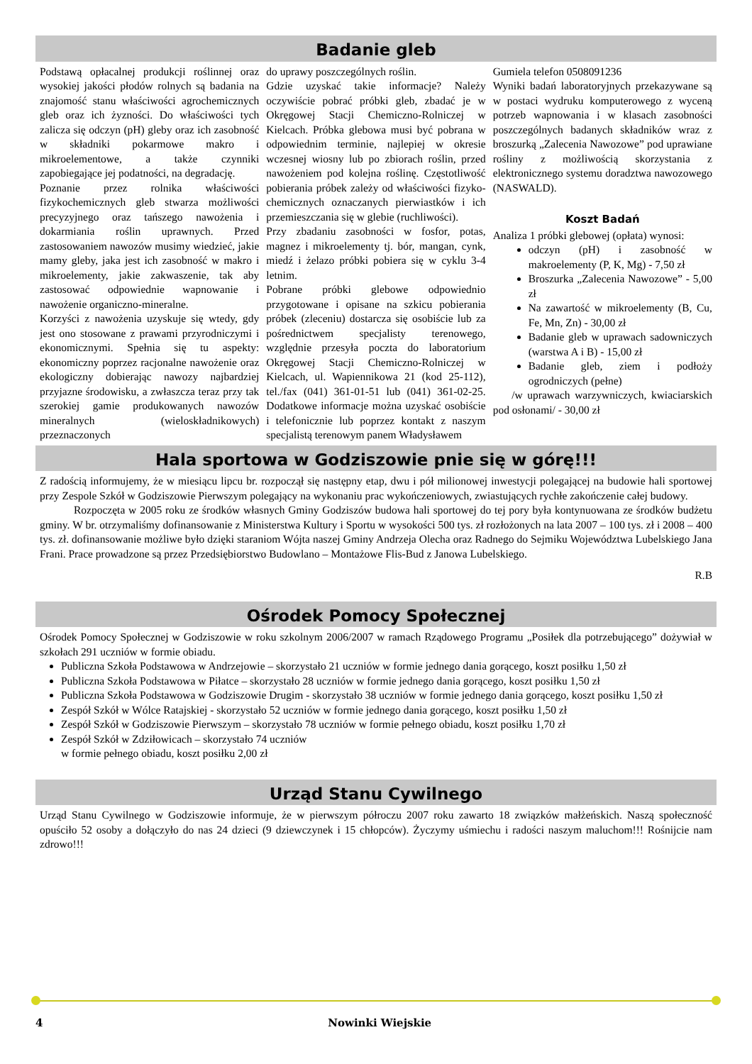Badanie gleb
Podstawą opłacalnej produkcji roślinnej oraz wysokiej jakości płodów rolnych są badania na znajomość stanu właściwości agrochemicznych gleb oraz ich żyzności. Do właściwości tych zalicza się odczyn (pH) gleby oraz ich zasobność w składniki pokarmowe makro i mikroelementowe, a także czynniki zapobiegające jej podatności, na degradację.
Poznanie przez rolnika właściwości fizykochemicznych gleb stwarza możliwości precyzyjnego oraz tańszego nawożenia i dokarmiania roślin uprawnych. Przed zastosowaniem nawozów musimy wiedzieć, jakie mamy gleby, jaka jest ich zasobność w makro i mikroelementy, jakie zakwaszenie, tak aby zastosować odpowiednie wapnowanie i nawożenie organiczno-mineralne.
Korzyści z nawożenia uzyskuje się wtedy, gdy jest ono stosowane z prawami przyrodniczymi i ekonomicznymi. Spełnia się tu aspekty: ekonomiczny poprzez racjonalne nawożenie oraz ekologiczny dobierając nawozy najbardziej przyjazne środowisku, a zwłaszcza teraz przy tak szerokiej gamie produkowanych nawozów mineralnych (wieloskładnikowych) przeznaczonych
do uprawy poszczególnych roślin.
Gdzie uzyskać takie informacje? Należy oczywiście pobrać próbki gleb, zbadać je w Okręgowej Stacji Chemiczno-Rolniczej w Kielcach. Próbka glebowa musi być pobrana w odpowiednim terminie, najlepiej w okresie wczesnej wiosny lub po zbiorach roślin, przed nawożeniem pod kolejna roślinę. Częstotliwość pobierania próbek zależy od właściwości fizyko-chemicznych oznaczanych pierwiastków i ich przemieszczania się w glebie (ruchliwości).
Przy zbadaniu zasobności w fosfor, potas, magnez i mikroelementy tj. bór, mangan, cynk, miedź i żelazo próbki pobiera się w cyklu 3-4 letnim.
Pobrane próbki glebowe odpowiednio przygotowane i opisane na szkicu pobierania próbek (zleceniu) dostarcza się osobiście lub za pośrednictwem specjalisty terenowego, względnie przesyła poczta do laboratorium Okręgowej Stacji Chemiczno-Rolniczej w Kielcach, ul. Wapiennikowa 21 (kod 25-112), tel./fax (041) 361-01-51 lub (041) 361-02-25. Dodatkowe informacje można uzyskać osobiście i telefonicznie lub poprzez kontakt z naszym specjalistą terenowym panem Władysławem
Gumiela telefon 0508091236
Wyniki badań laboratoryjnych przekazywane są w postaci wydruku komputerowego z wyceną potrzeb wapnowania i w klasach zasobności poszczególnych badanych składników wraz z broszurką „Zalecenia Nawozowe” pod uprawiane rośliny z możliwością skorzystania z elektronicznego systemu doradztwa nawozowego (NASWALD).
Koszt Badań
Analiza 1 próbki glebowej (opłata) wynosi:
odczyn (pH) i zasobność w makroelementy (P, K, Mg) - 7,50 zł
Broszurka „Zalecenia Nawozowe” - 5,00 zł
Na zawartość w mikroelementy (B, Cu, Fe, Mn, Zn) - 30,00 zł
Badanie gleb w uprawach sadowniczych (warstwa A i B) - 15,00 zł
Badanie gleb, ziem i podłoży ogrodniczych (pełne)
/w uprawach warzywniczych, kwiaciarskich pod osłonami/ - 30,00 zł
Hala sportowa w Godziszowie pnie się w górę!!!
Z radością informujemy, że w miesiącu lipcu br. rozpoczął się następny etap, dwu i pół milionowej inwestycji polegającej na budowie hali sportowej przy Zespole Szkół w Godziszowie Pierwszym polegający na wykonaniu prac wykończeniowych, zwiastujących rychłe zakończenie całej budowy.
Rozpoczęta w 2005 roku ze środków własnych Gminy Godziszów budowa hali sportowej do tej pory była kontynuowana ze środków budżetu gminy. W br. otrzymaliśmy dofinansowanie z Ministerstwa Kultury i Sportu w wysokości 500 tys. zł rozłożonych na lata 2007 – 100 tys. zł i 2008 – 400 tys. zł. dofinansowanie możliwe było dzięki staraniom Wójta naszej Gminy Andrzeja Olecha oraz Radnego do Sejmiku Województwa Lubelskiego Jana Frani. Prace prowadzone są przez Przedsiębiorstwo Budowlano – Montażowe Flis-Bud z Janowa Lubelskiego.
R.B
Ośrodek Pomocy Społecznej
Ośrodek Pomocy Społecznej w Godziszowie w roku szkolnym 2006/2007 w ramach Rządowego Programu „Posiłek dla potrzebującego” dożywiał w szkołach 291 uczniów w formie obiadu.
Publiczna Szkoła Podstawowa w Andrzejowie – skorzystało 21 uczniów w formie jednego dania gorącego, koszt posiłku 1,50 zł
Publiczna Szkoła Podstawowa w Piłatce – skorzystało 28 uczniów w formie jednego dania gorącego, koszt posiłku 1,50 zł
Publiczna Szkoła Podstawowa w Godziszowie Drugim - skorzystało 38 uczniów w formie jednego dania gorącego, koszt posiłku 1,50 zł
Zespół Szkół w Wólce Ratajskiej - skorzystało 52 uczniów w formie jednego dania gorącego, koszt posiłku 1,50 zł
Zespół Szkół w Godziszowie Pierwszym – skorzystało 78 uczniów w formie pełnego obiadu, koszt posiłku 1,70 zł
Zespół Szkół w Zdziłowicach – skorzystało 74 uczniów
w formie pełnego obiadu, koszt posiłku 2,00 zł
Urząd Stanu Cywilnego
Urząd Stanu Cywilnego w Godziszowie informuje, że w pierwszym półroczu 2007 roku zawarto 18 związków małżeńskich. Naszą społeczność opuściło 52 osoby a dołączyło do nas 24 dzieci (9 dziewczynek i 15 chłopców). Życzymy uśmiechu i radości naszym maluchom!!! Rośnijcie nam zdrowo!!!
4 Nowinki Wiejskie